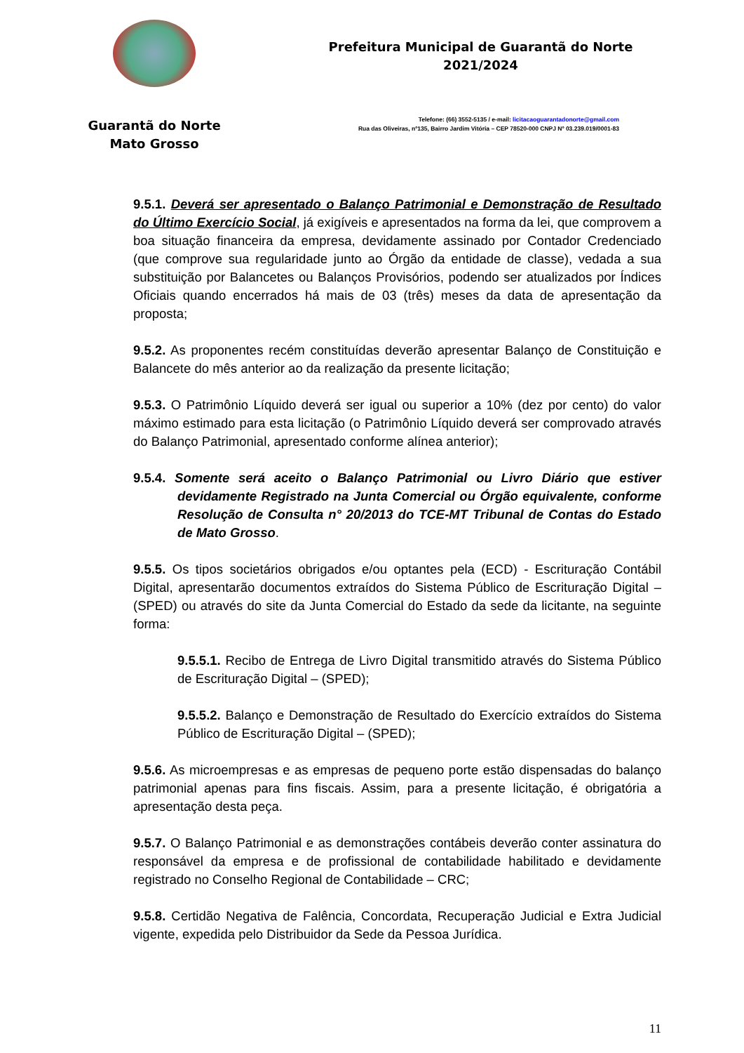Guarantã do Norte
Mato Grosso
Prefeitura Municipal de Guarantã do Norte
2021/2024
Telefone: (66) 3552-5135 / e-mail: licitacaoguarantadonorte@gmail.com
Rua das Oliveiras, nº135, Bairro Jardim Vitória – CEP 78520-000 CNPJ Nº 03.239.019/0001-83
9.5.1. Deverá ser apresentado o Balanço Patrimonial e Demonstração de Resultado do Último Exercício Social, já exigíveis e apresentados na forma da lei, que comprovem a boa situação financeira da empresa, devidamente assinado por Contador Credenciado (que comprove sua regularidade junto ao Órgão da entidade de classe), vedada a sua substituição por Balancetes ou Balanços Provisórios, podendo ser atualizados por Índices Oficiais quando encerrados há mais de 03 (três) meses da data de apresentação da proposta;
9.5.2. As proponentes recém constituídas deverão apresentar Balanço de Constituição e Balancete do mês anterior ao da realização da presente licitação;
9.5.3. O Patrimônio Líquido deverá ser igual ou superior a 10% (dez por cento) do valor máximo estimado para esta licitação (o Patrimônio Líquido deverá ser comprovado através do Balanço Patrimonial, apresentado conforme alínea anterior);
9.5.4. Somente será aceito o Balanço Patrimonial ou Livro Diário que estiver devidamente Registrado na Junta Comercial ou Órgão equivalente, conforme Resolução de Consulta n° 20/2013 do TCE-MT Tribunal de Contas do Estado de Mato Grosso.
9.5.5. Os tipos societários obrigados e/ou optantes pela (ECD) - Escrituração Contábil Digital, apresentarão documentos extraídos do Sistema Público de Escrituração Digital – (SPED) ou através do site da Junta Comercial do Estado da sede da licitante, na seguinte forma:
9.5.5.1. Recibo de Entrega de Livro Digital transmitido através do Sistema Público de Escrituração Digital – (SPED);
9.5.5.2. Balanço e Demonstração de Resultado do Exercício extraídos do Sistema Público de Escrituração Digital – (SPED);
9.5.6. As microempresas e as empresas de pequeno porte estão dispensadas do balanço patrimonial apenas para fins fiscais. Assim, para a presente licitação, é obrigatória a apresentação desta peça.
9.5.7. O Balanço Patrimonial e as demonstrações contábeis deverão conter assinatura do responsável da empresa e de profissional de contabilidade habilitado e devidamente registrado no Conselho Regional de Contabilidade – CRC;
9.5.8. Certidão Negativa de Falência, Concordata, Recuperação Judicial e Extra Judicial vigente, expedida pelo Distribuidor da Sede da Pessoa Jurídica.
11